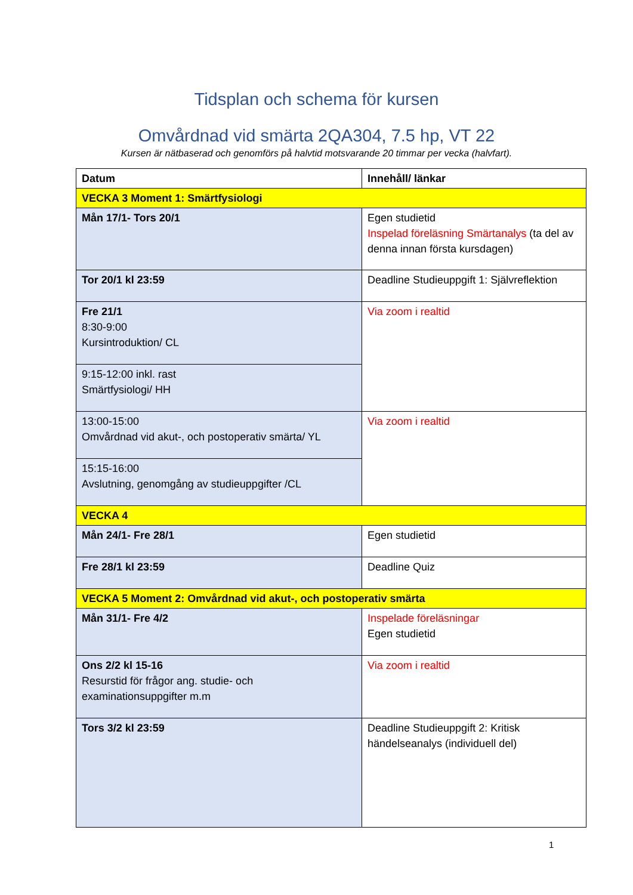Tidsplan och schema för kursen
Omvårdnad vid smärta 2QA304, 7.5 hp, VT 22
Kursen är nätbaserad och genomförs på halvtid motsvarande 20 timmar per vecka (halvfart).
| Datum | Innehåll/ länkar |
| --- | --- |
| VECKA 3 Moment 1: Smärtfysiologi | |
| Mån 17/1- Tors 20/1 | Egen studietid Inspelad föreläsning Smärtanalys (ta del av denna innan första kursdagen) |
| Tor 20/1 kl 23:59 | Deadline Studieuppgift 1: Självreflektion |
| Fre 21/1 8:30-9:00 Kursintroduktion/ CL | Via zoom i realtid |
| 9:15-12:00 inkl. rast Smärtfysiologi/ HH | |
| 13:00-15:00 Omvårdnad vid akut-, och postoperativ smärta/ YL | Via zoom i realtid |
| 15:15-16:00 Avslutning, genomgång av studieuppgifter /CL | |
| VECKA 4 | |
| Mån 24/1- Fre 28/1 | Egen studietid |
| Fre 28/1 kl 23:59 | Deadline Quiz |
| VECKA 5 Moment 2: Omvårdnad vid akut-, och postoperativ smärta | |
| Mån 31/1- Fre 4/2 | Inspelade föreläsningar Egen studietid |
| Ons 2/2 kl 15-16 Resurstid för frågor ang. studie- och examinationsuppgifter m.m | Via zoom i realtid |
| Tors 3/2 kl 23:59 | Deadline Studieuppgift 2: Kritisk händelseanalys (individuell del) |
1